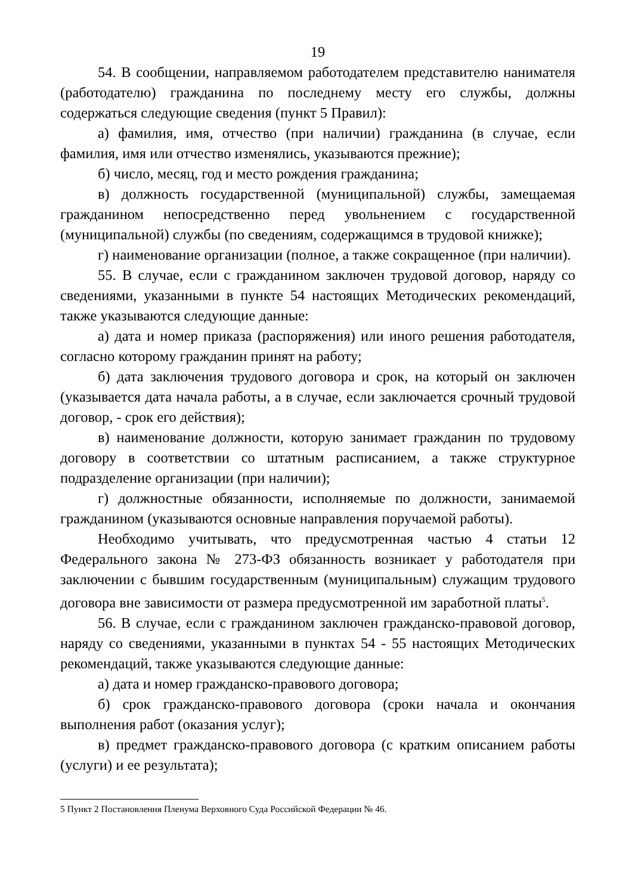19
54. В сообщении, направляемом работодателем представителю нанимателя (работодателю) гражданина по последнему месту его службы, должны содержаться следующие сведения (пункт 5 Правил):
а) фамилия, имя, отчество (при наличии) гражданина (в случае, если фамилия, имя или отчество изменялись, указываются прежние);
б) число, месяц, год и место рождения гражданина;
в) должность государственной (муниципальной) службы, замещаемая гражданином непосредственно перед увольнением с государственной (муниципальной) службы (по сведениям, содержащимся в трудовой книжке);
г) наименование организации (полное, а также сокращенное (при наличии).
55. В случае, если с гражданином заключен трудовой договор, наряду со сведениями, указанными в пункте 54 настоящих Методических рекомендаций, также указываются следующие данные:
а) дата и номер приказа (распоряжения) или иного решения работодателя, согласно которому гражданин принят на работу;
б) дата заключения трудового договора и срок, на который он заключен (указывается дата начала работы, а в случае, если заключается срочный трудовой договор, - срок его действия);
в) наименование должности, которую занимает гражданин по трудовому договору в соответствии со штатным расписанием, а также структурное подразделение организации (при наличии);
г) должностные обязанности, исполняемые по должности, занимаемой гражданином (указываются основные направления поручаемой работы).
Необходимо учитывать, что предусмотренная частью 4 статьи 12 Федерального закона № 273-ФЗ обязанность возникает у работодателя при заключении с бывшим государственным (муниципальным) служащим трудового договора вне зависимости от размера предусмотренной им заработной платы<sup>5</sup>.
56. В случае, если с гражданином заключен гражданско-правовой договор, наряду со сведениями, указанными в пунктах 54 - 55 настоящих Методических рекомендаций, также указываются следующие данные:
а) дата и номер гражданско-правового договора;
б) срок гражданско-правового договора (сроки начала и окончания выполнения работ (оказания услуг);
в) предмет гражданско-правового договора (с кратким описанием работы (услуги) и ее результата);
5 Пункт 2 Постановления Пленума Верховного Суда Российской Федерации № 46.